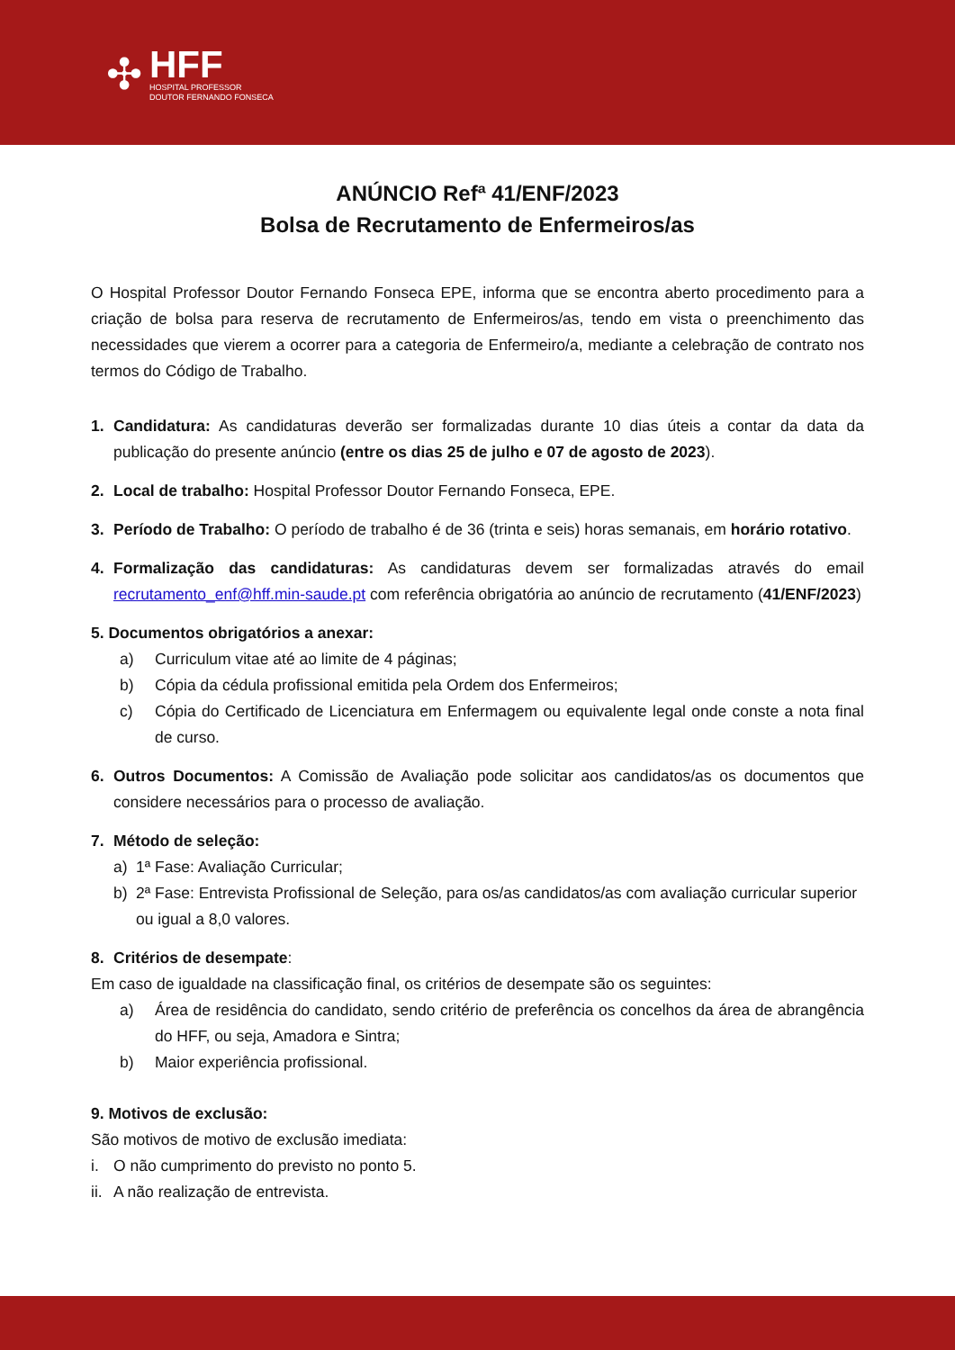✣
HFF
HOSPITAL PROFESSOR
DOUTOR FERNANDO FONSECA
ANÚNCIO Refª 41/ENF/2023
Bolsa de Recrutamento de Enfermeiros/as
O Hospital Professor Doutor Fernando Fonseca EPE, informa que se encontra aberto procedimento para a criação de bolsa para reserva de recrutamento de Enfermeiros/as, tendo em vista o preenchimento das necessidades que vierem a ocorrer para a categoria de Enfermeiro/a, mediante a celebração de contrato nos termos do Código de Trabalho.
1. Candidatura: As candidaturas deverão ser formalizadas durante 10 dias úteis a contar da data da publicação do presente anúncio (entre os dias 25 de julho e 07 de agosto de 2023).
2. Local de trabalho: Hospital Professor Doutor Fernando Fonseca, EPE.
3. Período de Trabalho: O período de trabalho é de 36 (trinta e seis) horas semanais, em horário rotativo.
4. Formalização das candidaturas: As candidaturas devem ser formalizadas através do email recrutamento_enf@hff.min-saude.pt com referência obrigatória ao anúncio de recrutamento (41/ENF/2023)
5. Documentos obrigatórios a anexar:
a) Curriculum vitae até ao limite de 4 páginas;
b) Cópia da cédula profissional emitida pela Ordem dos Enfermeiros;
c) Cópia do Certificado de Licenciatura em Enfermagem ou equivalente legal onde conste a nota final de curso.
6. Outros Documentos: A Comissão de Avaliação pode solicitar aos candidatos/as os documentos que considere necessários para o processo de avaliação.
7. Método de seleção:
a) 1ª Fase: Avaliação Curricular;
b) 2ª Fase: Entrevista Profissional de Seleção, para os/as candidatos/as com avaliação curricular superior ou igual a 8,0 valores.
8. Critérios de desempate:
Em caso de igualdade na classificação final, os critérios de desempate são os seguintes:
a) Área de residência do candidato, sendo critério de preferência os concelhos da área de abrangência do HFF, ou seja, Amadora e Sintra;
b) Maior experiência profissional.
9. Motivos de exclusão:
São motivos de motivo de exclusão imediata:
i. O não cumprimento do previsto no ponto 5.
ii. A não realização de entrevista.